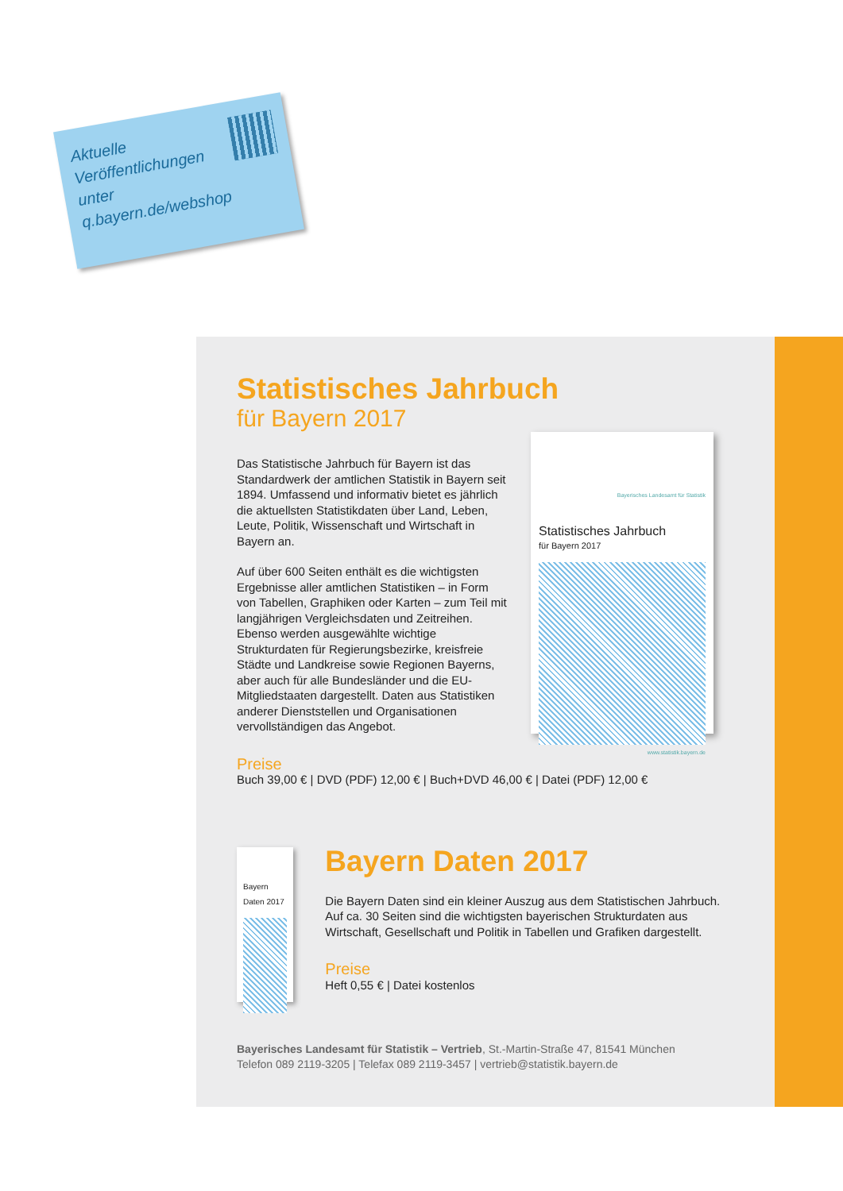Aktuelle
Veröffentlichungen
unter
q.bayern.de/webshop
Statistisches Jahrbuch
für Bayern 2017
Das Statistische Jahrbuch für Bayern ist das Standardwerk der amtlichen Statistik in Bayern seit 1894. Umfassend und informativ bietet es jährlich die aktuellsten Statistikdaten über Land, Leben, Leute, Politik, Wissenschaft und Wirtschaft in Bayern an.
Auf über 600 Seiten enthält es die wichtigsten Ergebnisse aller amtlichen Statistiken – in Form von Tabellen, Graphiken oder Karten – zum Teil mit langjährigen Vergleichsdaten und Zeitreihen. Ebenso werden ausgewählte wichtige Strukturdaten für Regierungsbezirke, kreisfreie Städte und Landkreise sowie Regionen Bayerns, aber auch für alle Bundesländer und die EU-Mitgliedstaaten dargestellt. Daten aus Statistiken anderer Dienststellen und Organisationen vervollständigen das Angebot.
Bayerisches Landesamt für Statistik
Statistisches Jahrbuch
für Bayern 2017
www.statistik.bayern.de
Preise
Buch 39,00 € | DVD (PDF) 12,00 € | Buch+DVD 46,00 € | Datei (PDF) 12,00 €
Bayern Daten 2017
Bayern Daten 2017
Die Bayern Daten sind ein kleiner Auszug aus dem Statistischen Jahrbuch. Auf ca. 30 Seiten sind die wichtigsten bayerischen Strukturdaten aus Wirtschaft, Gesellschaft und Politik in Tabellen und Grafiken dargestellt.
Preise
Heft 0,55 € | Datei kostenlos
Bayerisches Landesamt für Statistik – Vertrieb, St.-Martin-Straße 47, 81541 München
Telefon 089 2119-3205 | Telefax 089 2119-3457 | vertrieb@statistik.bayern.de